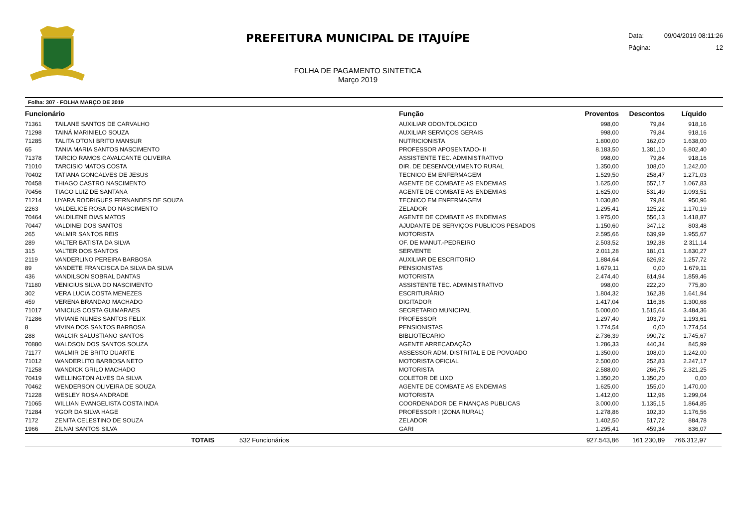PREFEITURA MUNICIPAL DE ITAJUÍPE
FOLHA DE PAGAMENTO SINTETICA
Março 2019
Data: 09/04/2019 08:11:26
Página: 12
Folha: 307 - FOLHA MARÇO DE 2019
| Funcionário | | | Função | Proventos | Descontos | Líquido | |
| --- | --- | --- | --- | --- | --- | --- | --- |
| 71361 | TAILANE SANTOS DE CARVALHO | | AUXILIAR ODONTOLOGICO | 998,00 | 79,84 | 918,16 | |
| 71298 | TAINÁ MARINIELO SOUZA | | AUXILIAR SERVIÇOS GERAIS | 998,00 | 79,84 | 918,16 | |
| 71285 | TALITA OTONI BRITO MANSUR | | NUTRICIONISTA | 1.800,00 | 162,00 | 1.638,00 | |
| 65 | TANIA MARIA SANTOS NASCIMENTO | | PROFESSOR APOSENTADO- II | 8.183,50 | 1.381,10 | 6.802,40 | |
| 71378 | TARCIO RAMOS CAVALCANTE OLIVEIRA | | ASSISTENTE TEC. ADMINISTRATIVO | 998,00 | 79,84 | 918,16 | |
| 71010 | TARCISIO MATOS COSTA | | DIR. DE DESENVOLVIMENTO RURAL | 1.350,00 | 108,00 | 1.242,00 | |
| 70402 | TATIANA GONCALVES DE JESUS | | TECNICO EM ENFERMAGEM | 1.529,50 | 258,47 | 1.271,03 | |
| 70458 | THIAGO CASTRO NASCIMENTO | | AGENTE DE COMBATE AS ENDEMIAS | 1.625,00 | 557,17 | 1.067,83 | |
| 70456 | TIAGO LUIZ DE SANTANA | | AGENTE DE COMBATE AS ENDEMIAS | 1.625,00 | 531,49 | 1.093,51 | |
| 71214 | UYARA RODRIGUES FERNANDES DE SOUZA | | TECNICO EM ENFERMAGEM | 1.030,80 | 79,84 | 950,96 | |
| 2263 | VALDELICE ROSA DO NASCIMENTO | | ZELADOR | 1.295,41 | 125,22 | 1.170,19 | |
| 70464 | VALDILENE DIAS MATOS | | AGENTE DE COMBATE AS ENDEMIAS | 1.975,00 | 556,13 | 1.418,87 | |
| 70447 | VALDINEI DOS SANTOS | | AJUDANTE DE SERVIÇOS PUBLICOS PESADOS | 1.150,60 | 347,12 | 803,48 | |
| 265 | VALMIR SANTOS REIS | | MOTORISTA | 2.595,66 | 639,99 | 1.955,67 | |
| 289 | VALTER BATISTA DA SILVA | | OF. DE MANUT.-PEDREIRO | 2.503,52 | 192,38 | 2.311,14 | |
| 315 | VALTER DOS SANTOS | | SERVENTE | 2.011,28 | 181,01 | 1.830,27 | |
| 2119 | VANDERLINO PEREIRA BARBOSA | | AUXILIAR DE ESCRITORIO | 1.884,64 | 626,92 | 1.257,72 | |
| 89 | VANDETE FRANCISCA DA SILVA DA SILVA | | PENSIONISTAS | 1.679,11 | 0,00 | 1.679,11 | |
| 436 | VANDILSON SOBRAL DANTAS | | MOTORISTA | 2.474,40 | 614,94 | 1.859,46 | |
| 71180 | VENICIUS SILVA DO NASCIMENTO | | ASSISTENTE TEC. ADMINISTRATIVO | 998,00 | 222,20 | 775,80 | |
| 302 | VERA LUCIA COSTA MENEZES | | ESCRITURÁRIO | 1.804,32 | 162,38 | 1.641,94 | |
| 459 | VERENA BRANDAO MACHADO | | DIGITADOR | 1.417,04 | 116,36 | 1.300,68 | |
| 71017 | VINICIUS COSTA GUIMARAES | | SECRETARIO MUNICIPAL | 5.000,00 | 1.515,64 | 3.484,36 | |
| 71286 | VIVIANE NUNES SANTOS FELIX | | PROFESSOR | 1.297,40 | 103,79 | 1.193,61 | |
| 8 | VIVINA DOS SANTOS BARBOSA | | PENSIONISTAS | 1.774,54 | 0,00 | 1.774,54 | |
| 288 | WALCIR SALUSTIANO SANTOS | | BIBLIOTECARIO | 2.736,39 | 990,72 | 1.745,67 | |
| 70880 | WALDSON DOS SANTOS SOUZA | | AGENTE ARRECADAÇÃO | 1.286,33 | 440,34 | 845,99 | |
| 71177 | WALMIR DE BRITO DUARTE | | ASSESSOR ADM. DISTRITAL E DE POVOADO | 1.350,00 | 108,00 | 1.242,00 | |
| 71012 | WANDERLITO BARBOSA NETO | | MOTORISTA OFICIAL | 2.500,00 | 252,83 | 2.247,17 | |
| 71258 | WANDICK GRILO MACHADO | | MOTORISTA | 2.588,00 | 266,75 | 2.321,25 | |
| 70419 | WELLINGTON ALVES DA SILVA | | COLETOR DE LIXO | 1.350,20 | 1.350,20 | 0,00 | |
| 70462 | WENDERSON OLIVEIRA DE SOUZA | | AGENTE DE COMBATE AS ENDEMIAS | 1.625,00 | 155,00 | 1.470,00 | |
| 71228 | WESLEY ROSA ANDRADE | | MOTORISTA | 1.412,00 | 112,96 | 1.299,04 | |
| 71065 | WILLIAN EVANGELISTA COSTA INDA | | COORDENADOR DE FINANÇAS PUBLICAS | 3.000,00 | 1.135,15 | 1.864,85 | |
| 71284 | YGOR DA SILVA HAGE | | PROFESSOR I (ZONA RURAL) | 1.278,86 | 102,30 | 1.176,56 | |
| 7172 | ZENITA CELESTINO DE SOUZA | | ZELADOR | 1.402,50 | 517,72 | 884,78 | |
| 1966 | ZILNAI SANTOS SILVA | | GARI | 1.295,41 | 459,34 | 836,07 | |
| | TOTAIS | 532 Funcionários | | 927.543,86 | 161.230,89 | 766.312,97 | |